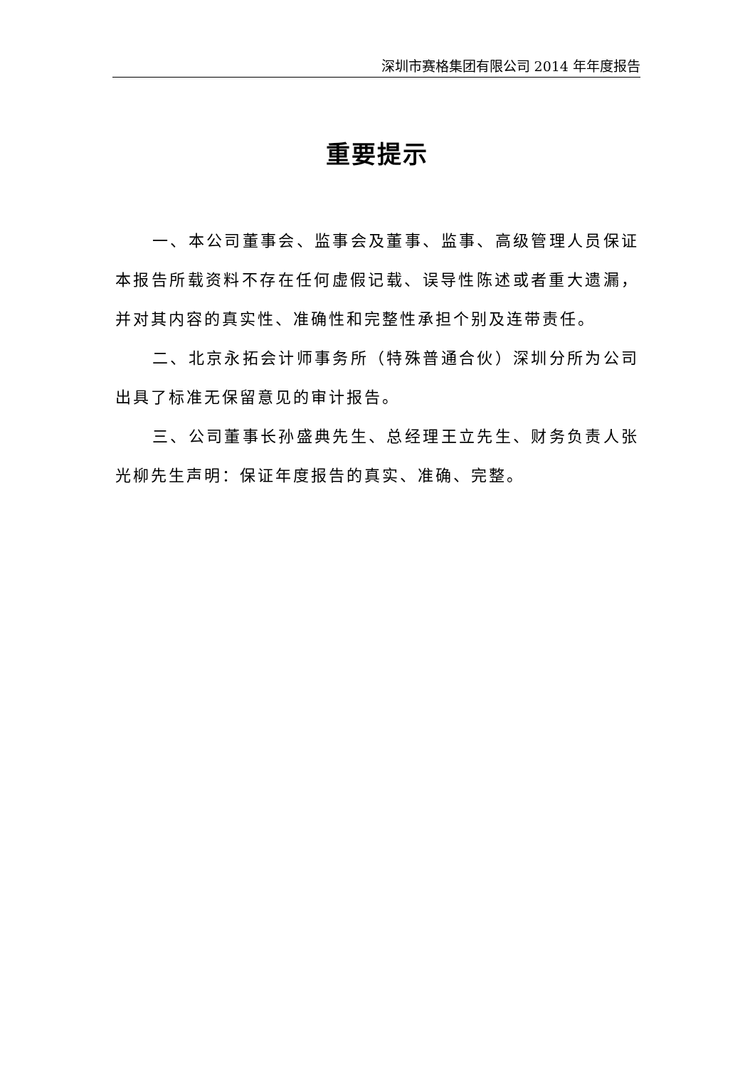深圳市赛格集团有限公司 2014 年年度报告
重要提示
一、本公司董事会、监事会及董事、监事、高级管理人员保证本报告所载资料不存在任何虚假记载、误导性陈述或者重大遗漏，并对其内容的真实性、准确性和完整性承担个别及连带责任。
二、北京永拓会计师事务所（特殊普通合伙）深圳分所为公司出具了标准无保留意见的审计报告。
三、公司董事长孙盛典先生、总经理王立先生、财务负责人张光柳先生声明：保证年度报告的真实、准确、完整。